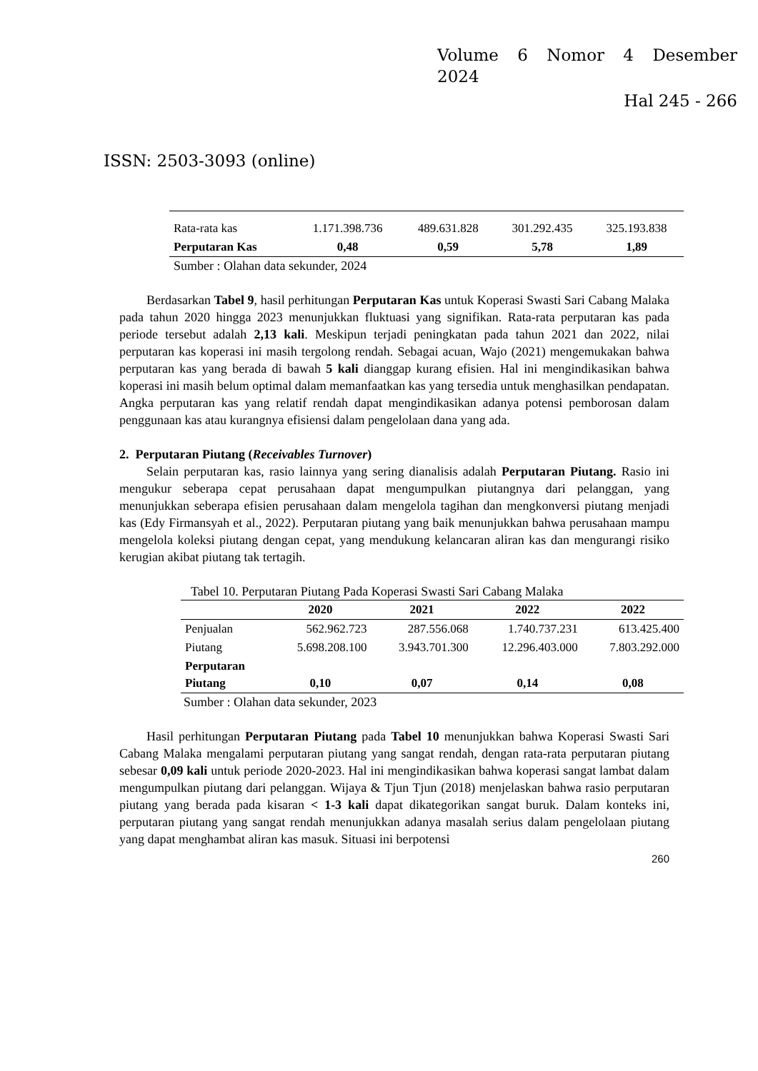Volume 6 Nomor 4 Desember
2024
Hal 245 - 266
ISSN: 2503-3093 (online)
| Rata-rata kas | 1.171.398.736 | 489.631.828 | 301.292.435 | 325.193.838 |
| Perputaran Kas | 0,48 | 0,59 | 5,78 | 1,89 |
Sumber : Olahan data sekunder, 2024
Berdasarkan Tabel 9, hasil perhitungan Perputaran Kas untuk Koperasi Swasti Sari Cabang Malaka pada tahun 2020 hingga 2023 menunjukkan fluktuasi yang signifikan. Rata-rata perputaran kas pada periode tersebut adalah 2,13 kali. Meskipun terjadi peningkatan pada tahun 2021 dan 2022, nilai perputaran kas koperasi ini masih tergolong rendah. Sebagai acuan, Wajo (2021) mengemukakan bahwa perputaran kas yang berada di bawah 5 kali dianggap kurang efisien. Hal ini mengindikasikan bahwa koperasi ini masih belum optimal dalam memanfaatkan kas yang tersedia untuk menghasilkan pendapatan. Angka perputaran kas yang relatif rendah dapat mengindikasikan adanya potensi pemborosan dalam penggunaan kas atau kurangnya efisiensi dalam pengelolaan dana yang ada.
2. Perputaran Piutang (Receivables Turnover)
Selain perputaran kas, rasio lainnya yang sering dianalisis adalah Perputaran Piutang. Rasio ini mengukur seberapa cepat perusahaan dapat mengumpulkan piutangnya dari pelanggan, yang menunjukkan seberapa efisien perusahaan dalam mengelola tagihan dan mengkonversi piutang menjadi kas (Edy Firmansyah et al., 2022). Perputaran piutang yang baik menunjukkan bahwa perusahaan mampu mengelola koleksi piutang dengan cepat, yang mendukung kelancaran aliran kas dan mengurangi risiko kerugian akibat piutang tak tertagih.
Tabel 10. Perputaran Piutang Pada Koperasi Swasti Sari Cabang Malaka
| | 2020 | 2021 | 2022 | 2022 |
| --- | --- | --- | --- | --- |
| Penjualan | 562.962.723 | 287.556.068 | 1.740.737.231 | 613.425.400 |
| Piutang | 5.698.208.100 | 3.943.701.300 | 12.296.403.000 | 7.803.292.000 |
| Perputaran Piutang | 0,10 | 0,07 | 0,14 | 0,08 |
Sumber : Olahan data sekunder, 2023
Hasil perhitungan Perputaran Piutang pada Tabel 10 menunjukkan bahwa Koperasi Swasti Sari Cabang Malaka mengalami perputaran piutang yang sangat rendah, dengan rata-rata perputaran piutang sebesar 0,09 kali untuk periode 2020-2023. Hal ini mengindikasikan bahwa koperasi sangat lambat dalam mengumpulkan piutang dari pelanggan. Wijaya & Tjun Tjun (2018) menjelaskan bahwa rasio perputaran piutang yang berada pada kisaran < 1-3 kali dapat dikategorikan sangat buruk. Dalam konteks ini, perputaran piutang yang sangat rendah menunjukkan adanya masalah serius dalam pengelolaan piutang yang dapat menghambat aliran kas masuk. Situasi ini berpotensi
260